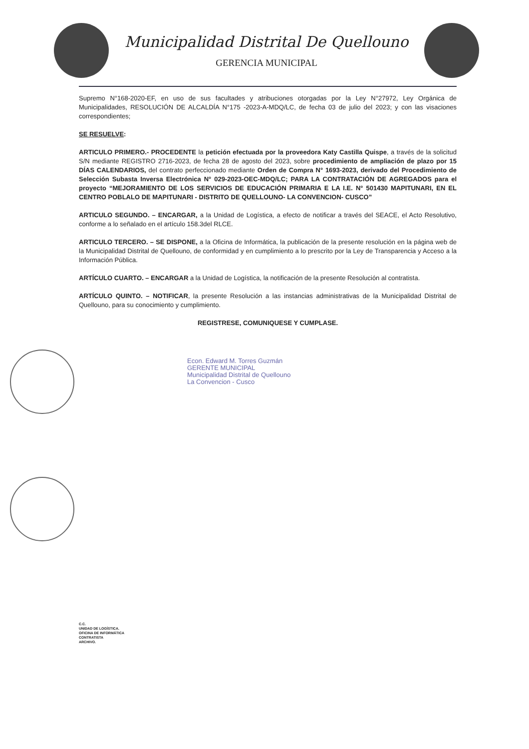Municipalidad Distrital De Quellouno
GERENCIA MUNICIPAL
Supremo N°168-2020-EF, en uso de sus facultades y atribuciones otorgadas por la Ley N°27972, Ley Orgánica de Municipalidades, RESOLUCIÓN DE ALCALDÍA N°175 -2023-A-MDQ/LC, de fecha 03 de julio del 2023; y con las visaciones correspondientes;
SE RESUELVE:
ARTICULO PRIMERO.- PROCEDENTE la petición efectuada por la proveedora Katy Castilla Quispe, a través de la solicitud S/N mediante REGISTRO 2716-2023, de fecha 28 de agosto del 2023, sobre procedimiento de ampliación de plazo por 15 DÍAS CALENDARIOS, del contrato perfeccionado mediante Orden de Compra N° 1693-2023, derivado del Procedimiento de Selección Subasta Inversa Electrónica N° 029-2023-OEC-MDQ/LC; PARA LA CONTRATACIÓN DE AGREGADOS para el proyecto “MEJORAMIENTO DE LOS SERVICIOS DE EDUCACIÓN PRIMARIA E LA I.E. N° 501430 MAPITUNARI, EN EL CENTRO POBLALO DE MAPITUNARI - DISTRITO DE QUELLOUNO- LA CONVENCION- CUSCO”
ARTICULO SEGUNDO. – ENCARGAR, a la Unidad de Logística, a efecto de notificar a través del SEACE, el Acto Resolutivo, conforme a lo señalado en el artículo 158.3del RLCE.
ARTICULO TERCERO. – SE DISPONE, a la Oficina de Informática, la publicación de la presente resolución en la página web de la Municipalidad Distrital de Quellouno, de conformidad y en cumplimiento a lo prescrito por la Ley de Transparencia y Acceso a la Información Pública.
ARTÍCULO CUARTO. – ENCARGAR a la Unidad de Logística, la notificación de la presente Resolución al contratista.
ARTÍCULO QUINTO. – NOTIFICAR, la presente Resolución a las instancias administrativas de la Municipalidad Distrital de Quellouno, para su conocimiento y cumplimiento.
REGISTRESE, COMUNIQUESE Y CUMPLASE.
Econ. Edward M. Torres Guzmán
GERENTE MUNICIPAL
Municipalidad Distrital de Quellouno
La Convencion - Cusco
C.C.
UNIDAD DE LOGÍSTICA.
OFICINA DE INFORMÁTICA
CONTRATISTA
ARCHIVO.